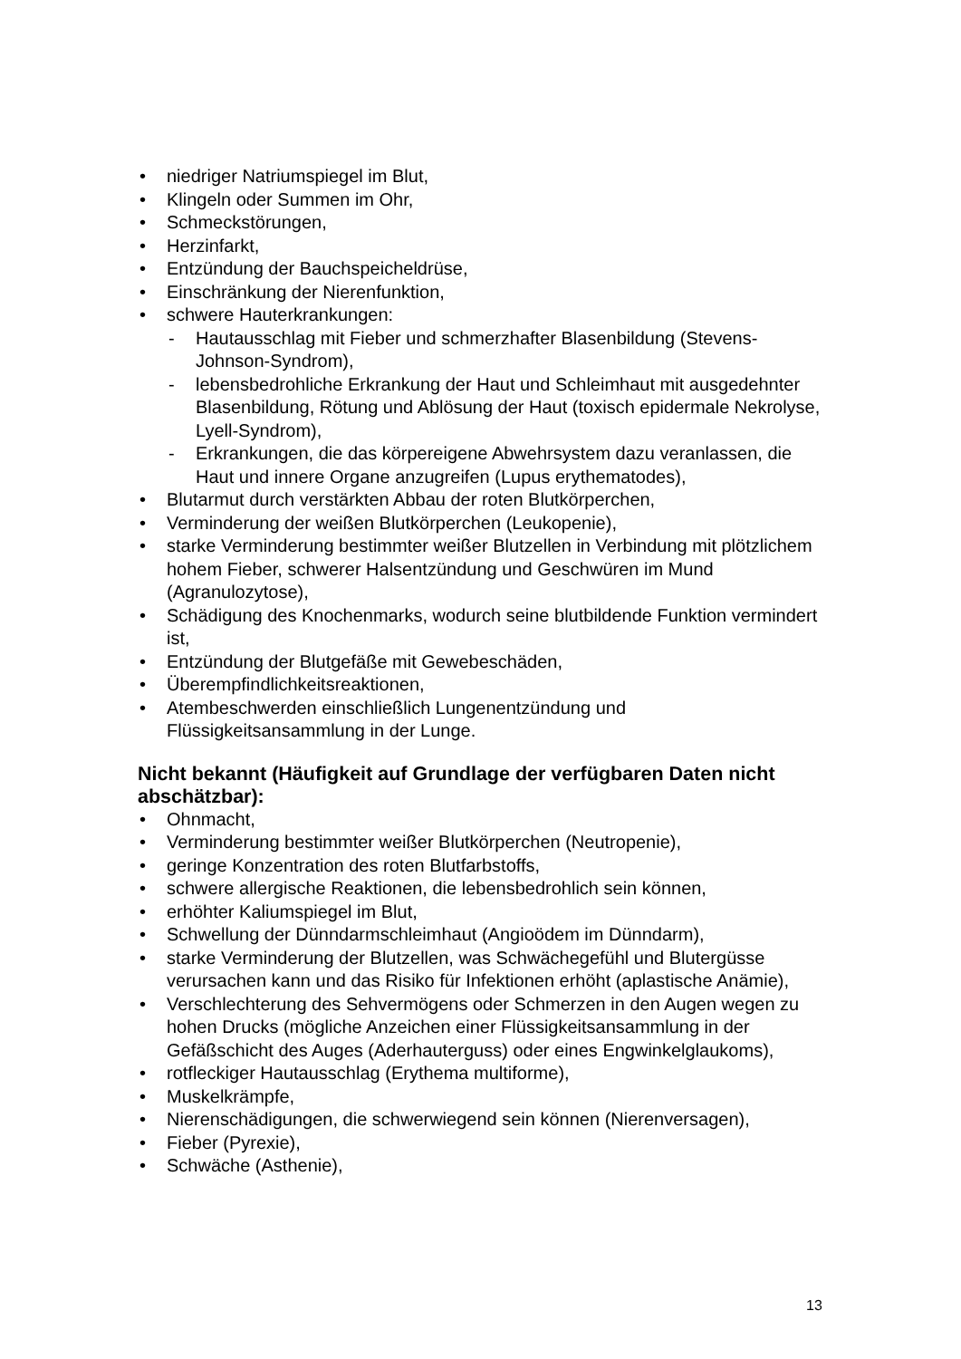• niedriger Natriumspiegel im Blut,
• Klingeln oder Summen im Ohr,
• Schmeckstörungen,
• Herzinfarkt,
• Entzündung der Bauchspeicheldrüse,
• Einschränkung der Nierenfunktion,
• schwere Hauterkrankungen:
- Hautausschlag mit Fieber und schmerzhafter Blasenbildung (Stevens-Johnson-Syndrom),
- lebensbedrohliche Erkrankung der Haut und Schleimhaut mit ausgedehnter Blasenbildung, Rötung und Ablösung der Haut (toxisch epidermale Nekrolyse, Lyell-Syndrom),
- Erkrankungen, die das körpereigene Abwehrsystem dazu veranlassen, die Haut und innere Organe anzugreifen (Lupus erythematodes),
• Blutarmut durch verstärkten Abbau der roten Blutkörperchen,
• Verminderung der weißen Blutkörperchen (Leukopenie),
• starke Verminderung bestimmter weißer Blutzellen in Verbindung mit plötzlichem hohem Fieber, schwerer Halsentzündung und Geschwüren im Mund (Agranulozytose),
• Schädigung des Knochenmarks, wodurch seine blutbildende Funktion vermindert ist,
• Entzündung der Blutgefäße mit Gewebeschäden,
• Überempfindlichkeitsreaktionen,
• Atembeschwerden einschließlich Lungenentzündung und Flüssigkeitsansammlung in der Lunge.
Nicht bekannt (Häufigkeit auf Grundlage der verfügbaren Daten nicht abschätzbar):
• Ohnmacht,
• Verminderung bestimmter weißer Blutkörperchen (Neutropenie),
• geringe Konzentration des roten Blutfarbstoffs,
• schwere allergische Reaktionen, die lebensbedrohlich sein können,
• erhöhter Kaliumspiegel im Blut,
• Schwellung der Dünndarmschleimhaut (Angioödem im Dünndarm),
• starke Verminderung der Blutzellen, was Schwächegefühl und Blutergüsse verursachen kann und das Risiko für Infektionen erhöht (aplastische Anämie),
• Verschlechterung des Sehvermögens oder Schmerzen in den Augen wegen zu hohen Drucks (mögliche Anzeichen einer Flüssigkeitsansammlung in der Gefäßschicht des Auges (Aderhauterguss) oder eines Engwinkelglaukoms),
• rotfleckiger Hautausschlag (Erythema multiforme),
• Muskelkrämpfe,
• Nierenschädigungen, die schwerwiegend sein können (Nierenversagen),
• Fieber (Pyrexie),
• Schwäche (Asthenie),
13